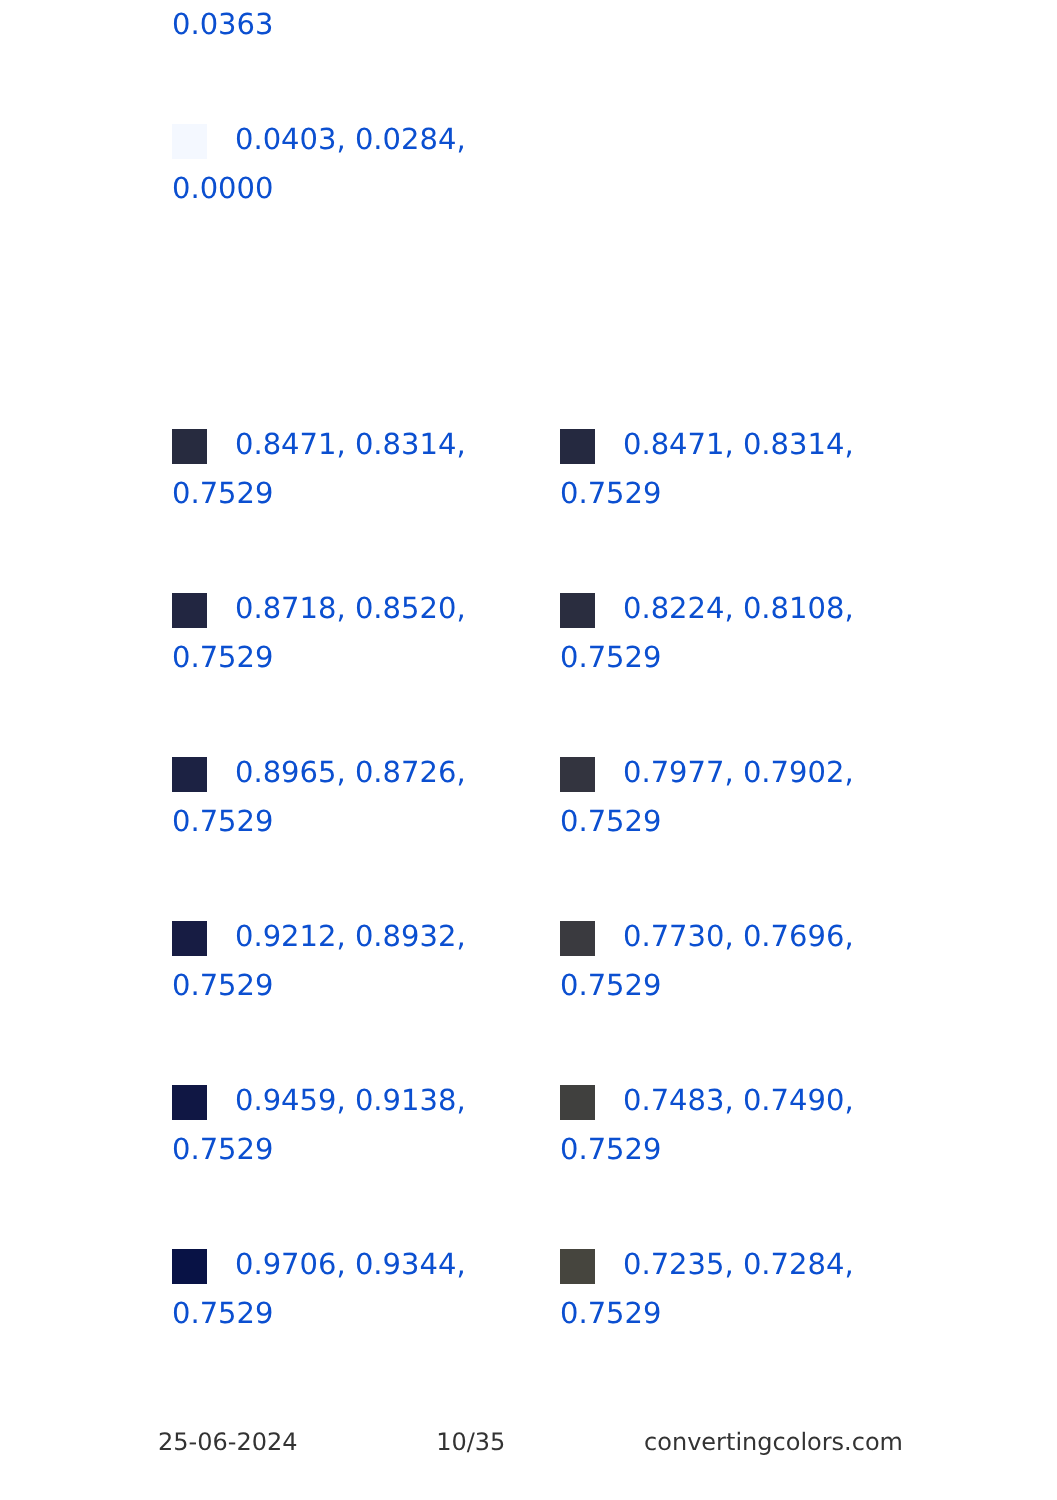0.0363
0.0403, 0.0284, 0.0000
0.8471, 0.8314, 0.7529 0.8471, 0.8314, 0.7529
0.8718, 0.8520, 0.7529 0.8224, 0.8108, 0.7529
0.8965, 0.8726, 0.7529 0.7977, 0.7902, 0.7529
0.9212, 0.8932, 0.7529 0.7730, 0.7696, 0.7529
0.9459, 0.9138, 0.7529 0.7483, 0.7490, 0.7529
0.9706, 0.9344, 0.7529 0.7235, 0.7284, 0.7529
25-06-2024 10/35 convertingcolors.com